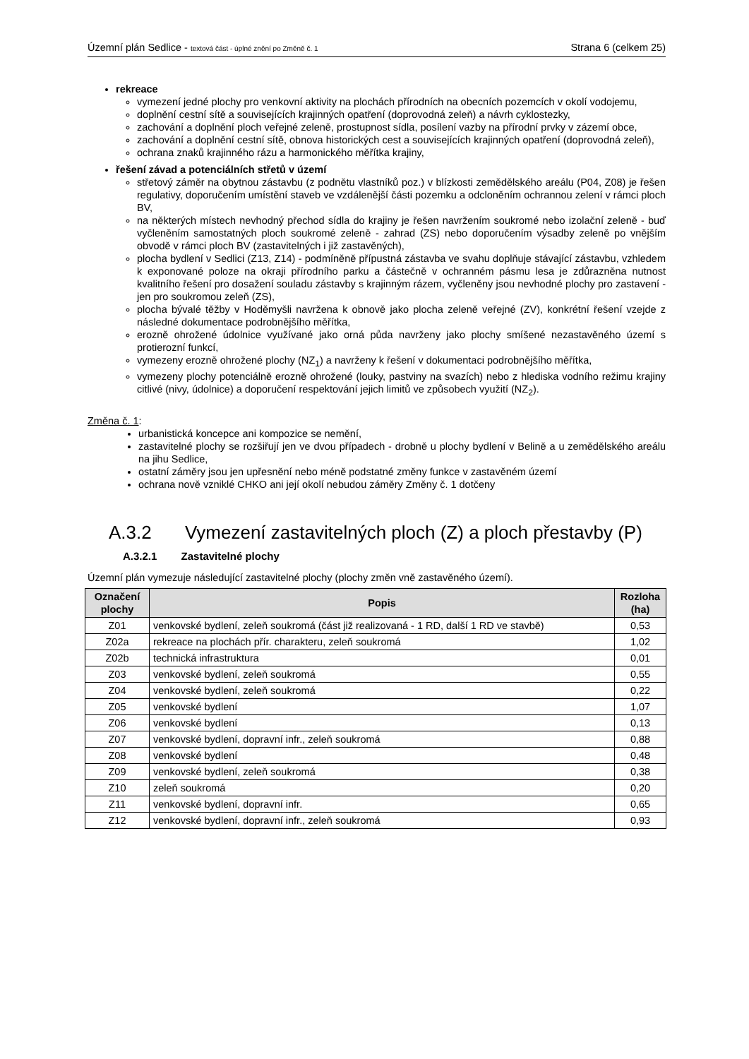Územní plán Sedlice - textová část - úplné znění po Změně č. 1
Strana 6 (celkem 25)
rekreace
vymezení jedné plochy pro venkovní aktivity na plochách přírodních na obecních pozemcích v okolí vodojemu,
doplnění cestní sítě a souvisejících krajinných opatření (doprovodná zeleň) a návrh cyklostezky,
zachování a doplnění ploch veřejné zeleně, prostupnost sídla, posílení vazby na přírodní prvky v zázemí obce,
zachování a doplnění cestní sítě, obnova historických cest a souvisejících krajinných opatření (doprovodná zeleň),
ochrana znaků krajinného rázu a harmonického měřítka krajiny,
řešení závad a potenciálních střetů v území
střetový záměr na obytnou zástavbu (z podnětu vlastníků poz.) v blízkosti zemědělského areálu (P04, Z08) je řešen regulativy, doporučením umístění staveb ve vzdálenější části pozemku a odcloněním ochrannou zelení v rámci ploch BV,
na některých místech nevhodný přechod sídla do krajiny je řešen navržením soukromé nebo izolační zeleně - buď vyčleněním samostatných ploch soukromé zeleně - zahrad (ZS) nebo doporučením výsadby zeleně po vnějším obvodě v rámci ploch BV (zastavitelných i již zastavěných),
plocha bydlení v Sedlici (Z13, Z14) - podmíněně přípustná zástavba ve svahu doplňuje stávající zástavbu, vzhledem k exponované poloze na okraji přírodního parku a částečně v ochranném pásmu lesa je zdůrazněna nutnost kvalitního řešení pro dosažení souladu zástavby s krajinným rázem, vyčleněny jsou nevhodné plochy pro zastavení - jen pro soukromou zeleň (ZS),
plocha bývalé těžby v Hoděmyšli navržena k obnově jako plocha zeleně veřejné (ZV), konkrétní řešení vzejde z následné dokumentace podrobnějšího měřítka,
erozně ohrožené údolnice využívané jako orná půda navrženy jako plochy smíšené nezastavěného území s protierozní funkcí,
vymezeny erozně ohrožené plochy (NZ<sub>1</sub>) a navrženy k řešení v dokumentaci podrobnějšího měřítka,
vymezeny plochy potenciálně erozně ohrožené (louky, pastviny na svazích) nebo z hlediska vodního režimu krajiny citlivé (nivy, údolnice) a doporučení respektování jejich limitů ve způsobech využití (NZ<sub>2</sub>).
Změna č. 1:
urbanistická koncepce ani kompozice se nemění,
zastavitelné plochy se rozšiřují jen ve dvou případech - drobně u plochy bydlení v Belině a u zemědělského areálu na jihu Sedlice,
ostatní záměry jsou jen upřesnění nebo méně podstatné změny funkce v zastavěném území
ochrana nově vzniklé CHKO ani její okolí nebudou záměry Změny č. 1 dotčeny
A.3.2 Vymezení zastavitelných ploch (Z) a ploch přestavby (P)
A.3.2.1 Zastavitelné plochy
Územní plán vymezuje následující zastavitelné plochy (plochy změn vně zastavěného území).
| Označení plochy | Popis | Rozloha (ha) |
| --- | --- | --- |
| Z01 | venkovské bydlení, zeleň soukromá (část již realizovaná - 1 RD, další 1 RD ve stavbě) | 0,53 |
| Z02a | rekreace na plochách přír. charakteru, zeleň soukromá | 1,02 |
| Z02b | technická infrastruktura | 0,01 |
| Z03 | venkovské bydlení, zeleň soukromá | 0,55 |
| Z04 | venkovské bydlení, zeleň soukromá | 0,22 |
| Z05 | venkovské bydlení | 1,07 |
| Z06 | venkovské bydlení | 0,13 |
| Z07 | venkovské bydlení, dopravní infr., zeleň soukromá | 0,88 |
| Z08 | venkovské bydlení | 0,48 |
| Z09 | venkovské bydlení, zeleň soukromá | 0,38 |
| Z10 | zeleň soukromá | 0,20 |
| Z11 | venkovské bydlení, dopravní infr. | 0,65 |
| Z12 | venkovské bydlení, dopravní infr., zeleň soukromá | 0,93 |